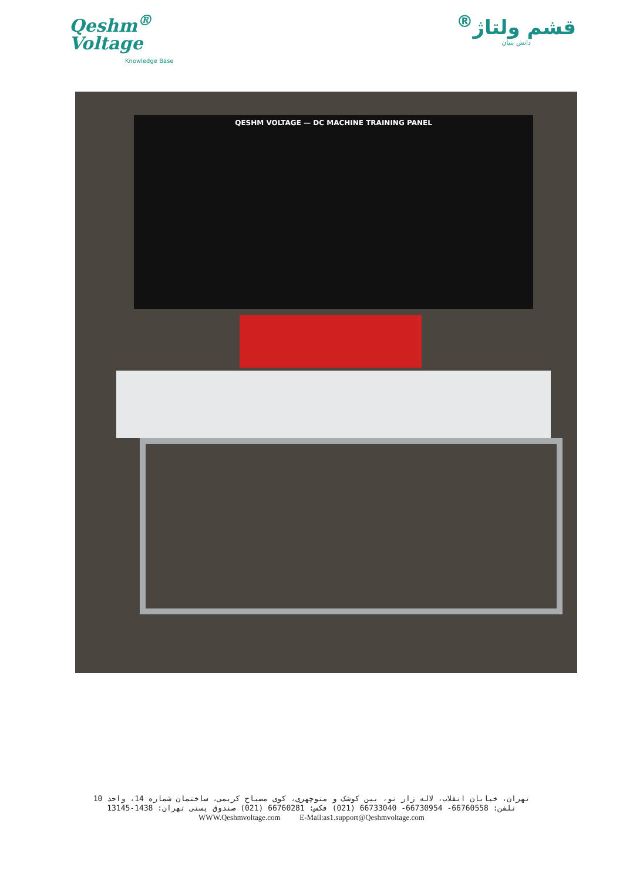Qeshm<sup>®</sup>
Voltage
Knowledge Base
قشم ولتاژ<sup>®</sup>
دانش بنیان
QESHM VOLTAGE — DC MACHINE TRAINING PANEL
تهران، خیابان انقلاب، لاله زار نو، بین کوشک و منوچهری، کوی مصباح کریمی، ساختمان شماره 14، واحد 10
تلفن: 66760558- 66730954- 66733040 (021) فکس: 66760281 (021) صندوق پستی تهران: 1438-13145
WWW.Qeshmvoltage.com E-Mail:as1.support@Qeshmvoltage.com